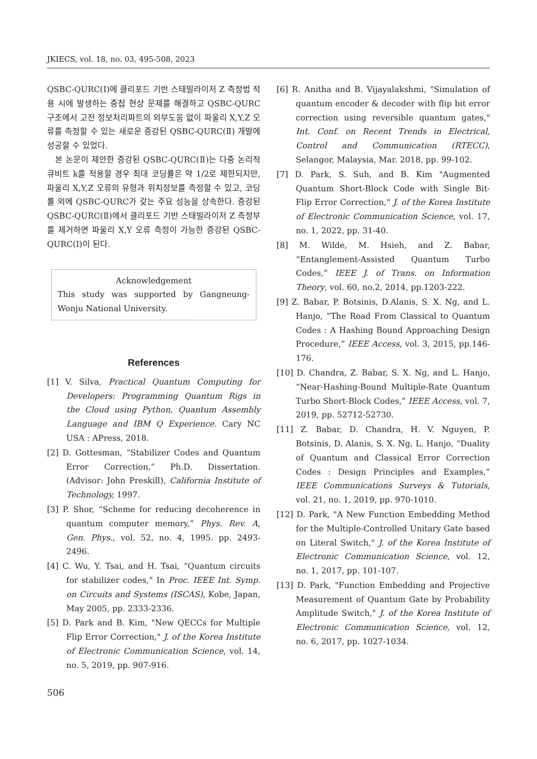JKIECS, vol. 18, no. 03, 495-508, 2023
QSBC-QURC(Ⅰ)에 클리포드 기반 스태빌라이저 Z 측정법 적용 시에 발생하는 중첩 현상 문제를 해결하고 QSBC-QURC 구조에서 고전 정보처리파트의 외부도움 없이 파울리 X,Y,Z 오류를 측정할 수 있는 새로운 증강된 QSBC-QURC(Ⅱ) 개발에 성공할 수 있었다.
본 논문이 제안한 증강된 QSBC-QURC(Ⅱ)는 다중 논리적 큐비트 k를 적용할 경우 최대 코딩률은 약 1/2로 제한되지만, 파울리 X,Y,Z 오류의 유형과 위치정보를 측정할 수 있고, 코딩률 외에 QSBC-QURC가 갖는 주요 성능을 상속한다. 증강된 QSBC-QURC(Ⅱ)에서 클리포드 기반 스태빌라이저 Z 측정부를 제거하면 파울리 X,Y 오류 측정이 가능한 증강된 QSBC- QURC(Ⅰ)이 된다.
Acknowledgement
This study was supported by Gangneung-Wonju National University.
References
[1] V. Silva, Practical Quantum Computing for Developers: Programming Quantum Rigs in the Cloud using Python, Quantum Assembly Language and IBM Q Experience. Cary NC USA : APress, 2018.
[2] D. Gottesman, “Stabilizer Codes and Quantum Error Correction,” Ph.D. Dissertation. (Advisor: John Preskill), California Institute of Technology, 1997.
[3] P. Shor, “Scheme for reducing decoherence in quantum computer memory,” Phys. Rev. A, Gen. Phys., vol. 52, no. 4, 1995. pp. 2493-2496.
[4] C. Wu, Y. Tsai, and H. Tsai, “Quantum circuits for stabilizer codes,” In Proc. IEEE Int. Symp. on Circuits and Systems (ISCAS), Kobe, Japan, May 2005, pp. 2333-2336.
[5] D. Park and B. Kim, "New QECCs for Multiple Flip Error Correction," J. of the Korea Institute of Electronic Communication Science, vol. 14, no. 5, 2019, pp. 907-916.
[6] R. Anitha and B. Vijayalakshmi, "Simulation of quantum encoder & decoder with flip bit error correction using reversible quantum gates," Int. Conf. on Recent Trends in Electrical, Control and Communication (RTECC), Selangor, Malaysia, Mar. 2018, pp. 99-102.
[7] D. Park, S. Suh, and B. Kim "Augmented Quantum Short-Block Code with Single Bit-Flip Error Correction," J. of the Korea Institute of Electronic Communication Science, vol. 17, no. 1, 2022, pp. 31-40.
[8] M. Wilde, M. Hsieh, and Z. Babar, “Entanglement-Assisted Quantum Turbo Codes,” IEEE J. of Trans. on Information Theory, vol. 60, no.2, 2014, pp.1203-222.
[9] Z. Babar, P. Botsinis, D.Alanis, S. X. Ng, and L. Hanjo, “The Road From Classical to Quantum Codes : A Hashing Bound Approaching Design Procedure,” IEEE Access, vol. 3, 2015, pp.146-176.
[10] D. Chandra, Z. Babar, S. X. Ng, and L. Hanjo, “Near-Hashing-Bound Multiple-Rate Quantum Turbo Short-Block Codes,” IEEE Access, vol. 7, 2019, pp. 52712-52730.
[11] Z. Babar, D. Chandra, H. V. Nguyen, P. Botsinis, D. Alanis, S. X. Ng, L. Hanjo, “Duality of Quantum and Classical Error Correction Codes : Design Principles and Examples,” IEEE Communications Surveys & Tutorials, vol. 21, no. 1, 2019, pp. 970-1010.
[12] D. Park, "A New Function Embedding Method for the Multiple-Controlled Unitary Gate based on Literal Switch," J. of the Korea Institute of Electronic Communication Science, vol. 12, no. 1, 2017, pp. 101-107.
[13] D. Park, "Function Embedding and Projective Measurement of Quantum Gate by Probability Amplitude Switch," J. of the Korea Institute of Electronic Communication Science, vol. 12, no. 6, 2017, pp. 1027-1034.
506